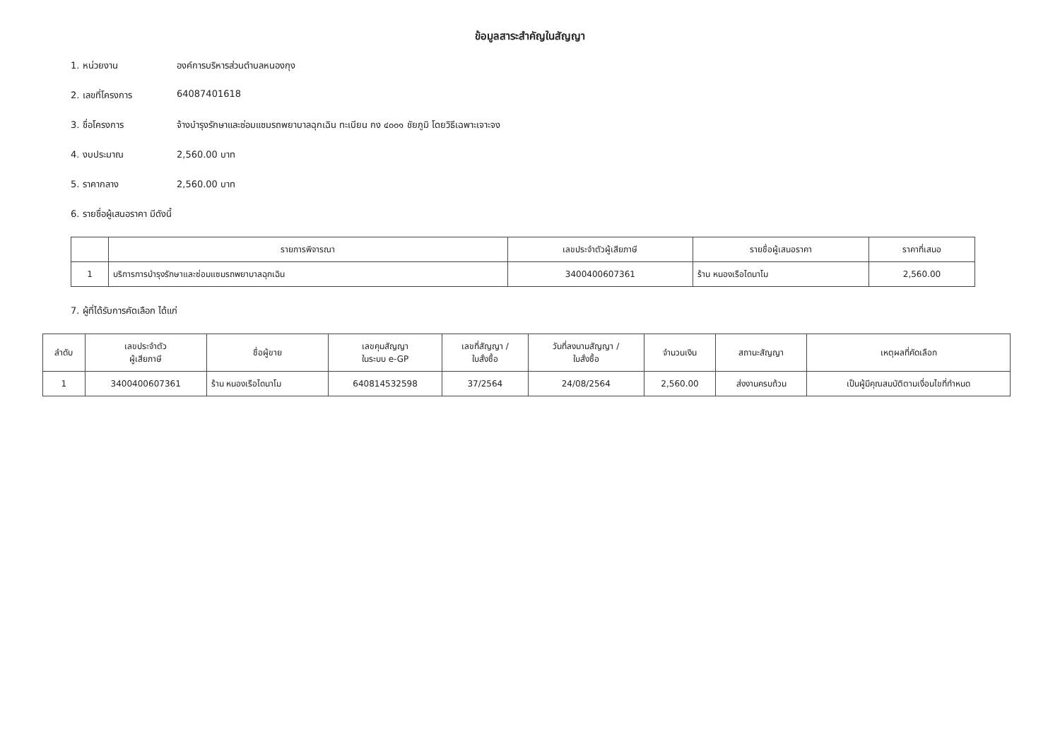ข้อมูลสาระสำคัญในสัญญา
1. หน่วยงาน องค์การบริหารส่วนตำบลหนองกุง
2. เลขที่โครงการ 64087401618
3. ชื่อโครงการ จ้างบำรุงรักษาและซ่อมแซมรถพยาบาลฉุกเฉิน ทะเบียน กง ๔๐๐๑ ชัยภูมิ โดยวิธีเฉพาะเจาะจง
4. งบประมาณ 2,560.00 บาท
5. ราคากลาง 2,560.00 บาท
6. รายชื่อผู้เสนอราคา มีดังนี้
| | รายการพิจารณา | เลขประจำตัวผู้เสียภาษี | รายชื่อผู้เสนอราคา | ราคาที่เสนอ |
| --- | --- | --- | --- | --- |
| 1 | บริการการบำรุงรักษาและซ่อมแซมรถพยาบาลฉุกเฉิน | 3400400607361 | ร้าน หนองเรือไดนาโม | 2,560.00 |
7. ผู้ที่ได้รับการคัดเลือก ได้แก่
| ลำดับ | เลขประจำตัว ผู้เสียภาษี | ชื่อผู้ขาย | เลขคุมสัญญา ในระบบ e-GP | เลขที่สัญญา / ใบสั่งซื้อ | วันที่ลงนามสัญญา / ใบสั่งซื้อ | จำนวนเงิน | สถานะสัญญา | เหตุผลที่คัดเลือก |
| --- | --- | --- | --- | --- | --- | --- | --- | --- |
| 1 | 3400400607361 | ร้าน หนองเรือไดนาโม | 640814532598 | 37/2564 | 24/08/2564 | 2,560.00 | ส่งงานครบถ้วน | เป็นผู้มีคุณสมบัติตามเงื่อนไขที่กำหนด |